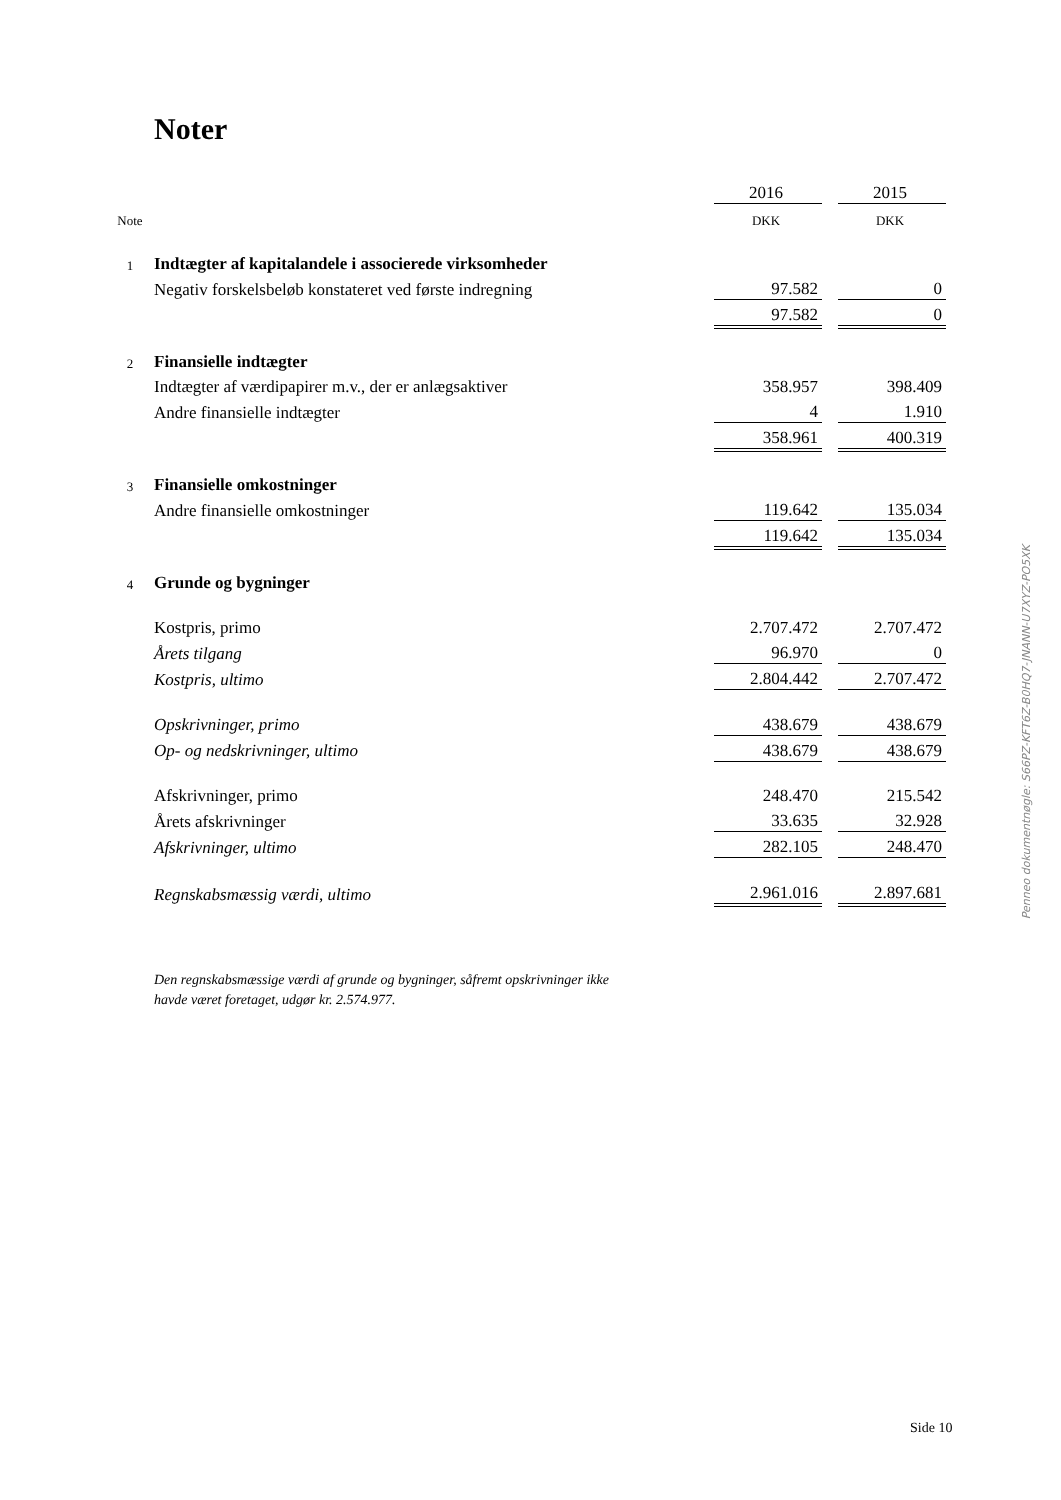Noter
| | | 2016 | | 2015 |
| Note | | DKK | | DKK |
| 1 | Indtægter af kapitalandele i associerede virksomheder | | | |
| | Negativ forskelsbeløb konstateret ved første indregning | 97.582 | | 0 |
| | | 97.582 | | 0 |
| 2 | Finansielle indtægter | | | |
| | Indtægter af værdipapirer m.v., der er anlægsaktiver | 358.957 | | 398.409 |
| | Andre finansielle indtægter | 4 | | 1.910 |
| | | 358.961 | | 400.319 |
| 3 | Finansielle omkostninger | | | |
| | Andre finansielle omkostninger | 119.642 | | 135.034 |
| | | 119.642 | | 135.034 |
| 4 | Grunde og bygninger | | | |
| | Kostpris, primo | 2.707.472 | | 2.707.472 |
| | Årets tilgang | 96.970 | | 0 |
| | Kostpris, ultimo | 2.804.442 | | 2.707.472 |
| | Opskrivninger, primo | 438.679 | | 438.679 |
| | Op- og nedskrivninger, ultimo | 438.679 | | 438.679 |
| | Afskrivninger, primo | 248.470 | | 215.542 |
| | Årets afskrivninger | 33.635 | | 32.928 |
| | Afskrivninger, ultimo | 282.105 | | 248.470 |
| | Regnskabsmæssig værdi, ultimo | 2.961.016 | | 2.897.681 |
Den regnskabsmæssige værdi af grunde og bygninger, såfremt opskrivninger ikke
havde været foretaget, udgør kr. 2.574.977.
Penneo dokumentnøgle: S66PZ-KFT6Z-B0HQ7-JNANN-U7XYZ-PO5XK
Side 10